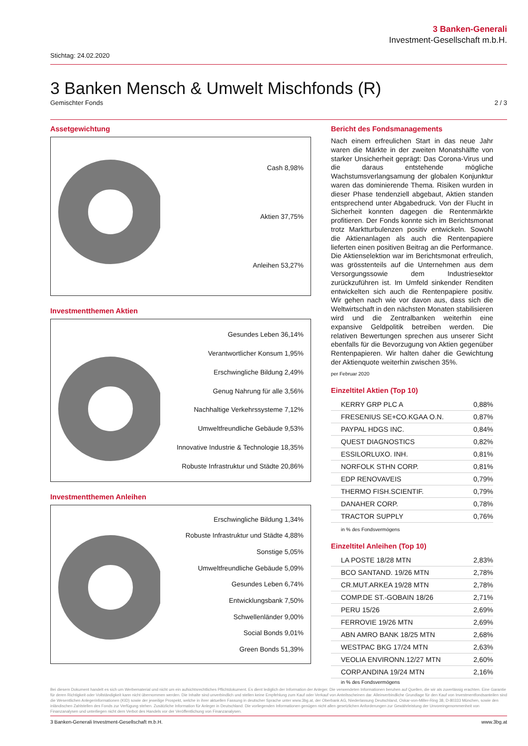3 Banken-Generali
Investment-Gesellschaft m.b.H.
Stichtag: 24.02.2020
3 Banken Mensch & Umwelt Mischfonds (R)
Gemischter Fonds 2 / 3
Assetgewichtung
Cash 8,98%
Aktien 37,75%
Anleihen 53,27%
Investmentthemen Aktien
Gesundes Leben 36,14%
Verantwortlicher Konsum 1,95%
Erschwingliche Bildung 2,49%
Genug Nahrung für alle 3,56%
Nachhaltige Verkehrssysteme 7,12%
Umweltfreundliche Gebäude 9,53%
Innovative Industrie & Technologie 18,35%
Robuste Infrastruktur und Städte 20,86%
Investmentthemen Anleihen
Erschwingliche Bildung 1,34%
Robuste Infrastruktur und Städte 4,88%
Sonstige 5,05%
Umweltfreundliche Gebäude 5,09%
Gesundes Leben 6,74%
Entwicklungsbank 7,50%
Schwellenländer 9,00%
Social Bonds 9,01%
Green Bonds 51,39%
Bericht des Fondsmanagements
Nach einem erfreulichen Start in das neue Jahr waren die Märkte in der zweiten Monatshälfte von starker Unsicherheit geprägt: Das Corona-Virus und die daraus entstehende mögliche Wachstumsverlangsamung der globalen Konjunktur waren das dominierende Thema. Risiken wurden in dieser Phase tendenziell abgebaut, Aktien standen entsprechend unter Abgabedruck. Von der Flucht in Sicherheit konnten dagegen die Rentenmärkte profitieren. Der Fonds konnte sich im Berichtsmonat trotz Marktturbulenzen positiv entwickeln. Sowohl die Aktienanlagen als auch die Rentenpapiere lieferten einen positiven Beitrag an die Performance. Die Aktienselektion war im Berichtsmonat erfreulich, was grösstenteils auf die Unternehmen aus dem Versorgungssowie dem Industriesektor zurückzuführen ist. Im Umfeld sinkender Renditen entwickelten sich auch die Rentenpapiere positiv. Wir gehen nach wie vor davon aus, dass sich die Weltwirtschaft in den nächsten Monaten stabilisieren wird und die Zentralbanken weiterhin eine expansive Geldpolitik betreiben werden. Die relativen Bewertungen sprechen aus unserer Sicht ebenfalls für die Bevorzugung von Aktien gegenüber Rentenpapieren. Wir halten daher die Gewichtung der Aktienquote weiterhin zwischen 35%.
per Februar 2020
Einzeltitel Aktien (Top 10)
| KERRY GRP PLC A | 0,88% |
| FRESENIUS SE+CO.KGAA O.N. | 0,87% |
| PAYPAL HDGS INC. | 0,84% |
| QUEST DIAGNOSTICS | 0,82% |
| ESSILORLUXO. INH. | 0,81% |
| NORFOLK STHN CORP. | 0,81% |
| EDP RENOVAVEIS | 0,79% |
| THERMO FISH.SCIENTIF. | 0,79% |
| DANAHER CORP. | 0,78% |
| TRACTOR SUPPLY | 0,76% |
in % des Fondsvermögens
Einzeltitel Anleihen (Top 10)
| LA POSTE 18/28 MTN | 2,83% |
| BCO SANTAND. 19/26 MTN | 2,78% |
| CR.MUT.ARKEA 19/28 MTN | 2,78% |
| COMP.DE ST.-GOBAIN 18/26 | 2,71% |
| PERU 15/26 | 2,69% |
| FERROVIE 19/26 MTN | 2,69% |
| ABN AMRO BANK 18/25 MTN | 2,68% |
| WESTPAC BKG 17/24 MTN | 2,63% |
| VEOLIA ENVIRONN.12/27 MTN | 2,60% |
| CORP.ANDINA 19/24 MTN | 2,16% |
in % des Fondsvermögens
Bei diesem Dokument handelt es sich um Werbematerial und nicht um ein aufsichtsrechtliches Pflichtdokument. Es dient lediglich der Information der Anleger. Die verwendeten Informationen beruhen auf Quellen, die wir als zuverlässig erachten. Eine Garantie für deren Richtigkeit oder Vollständigkeit kann nicht übernommen werden. Die Inhalte sind unverbindlich und stellen keine Empfehlung zum Kauf oder Verkauf von Anteilsscheinen dar. Alleinverbindliche Grundlage für den Kauf von Investmentfondsanteilen sind die Wesentlichen Anlegerinformationen (KID) sowie der jeweilige Prospekt, welche in ihrer aktuellen Fassung in deutscher Sprache unter www.3bg.at, der Oberbank AG, Niederlassung Deutschland, Oskar-von-Miller-Ring 38, D-80333 München, sowie den inländischen Zahlstellen des Fonds zur Verfügung stehen. Zusätzliche Information für Anleger in Deutschland: Die vorliegenden Informationen genügen nicht allen gesetzlichen Anforderungen zur Gewährleistung der Unvoreingenommenheit von Finanzanalysen und unterliegen nicht dem Verbot des Handels vor der Veröffentlichung von Finanzanalysen.
3 Banken-Generali Investment-Gesellschaft m.b.H. www.3bg.at